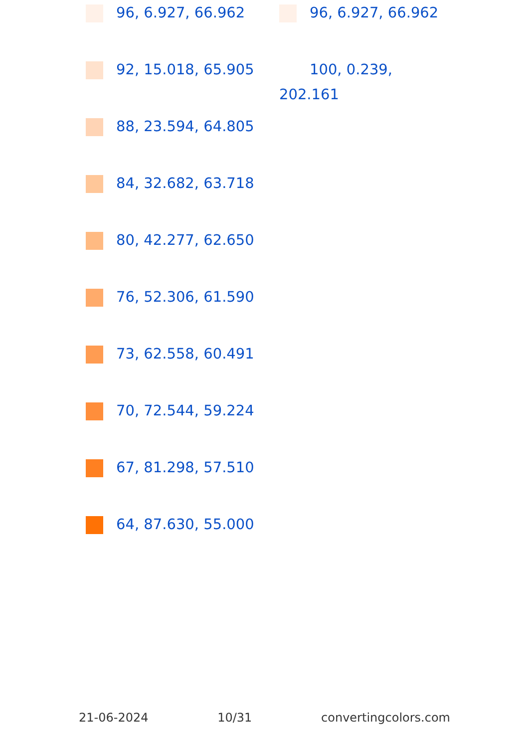96, 6.927, 66.962
92, 15.018, 65.905
88, 23.594, 64.805
84, 32.682, 63.718
80, 42.277, 62.650
76, 52.306, 61.590
73, 62.558, 60.491
70, 72.544, 59.224
67, 81.298, 57.510
64, 87.630, 55.000
96, 6.927, 66.962
100, 0.239,
202.161
21-06-2024 10/31 convertingcolors.com